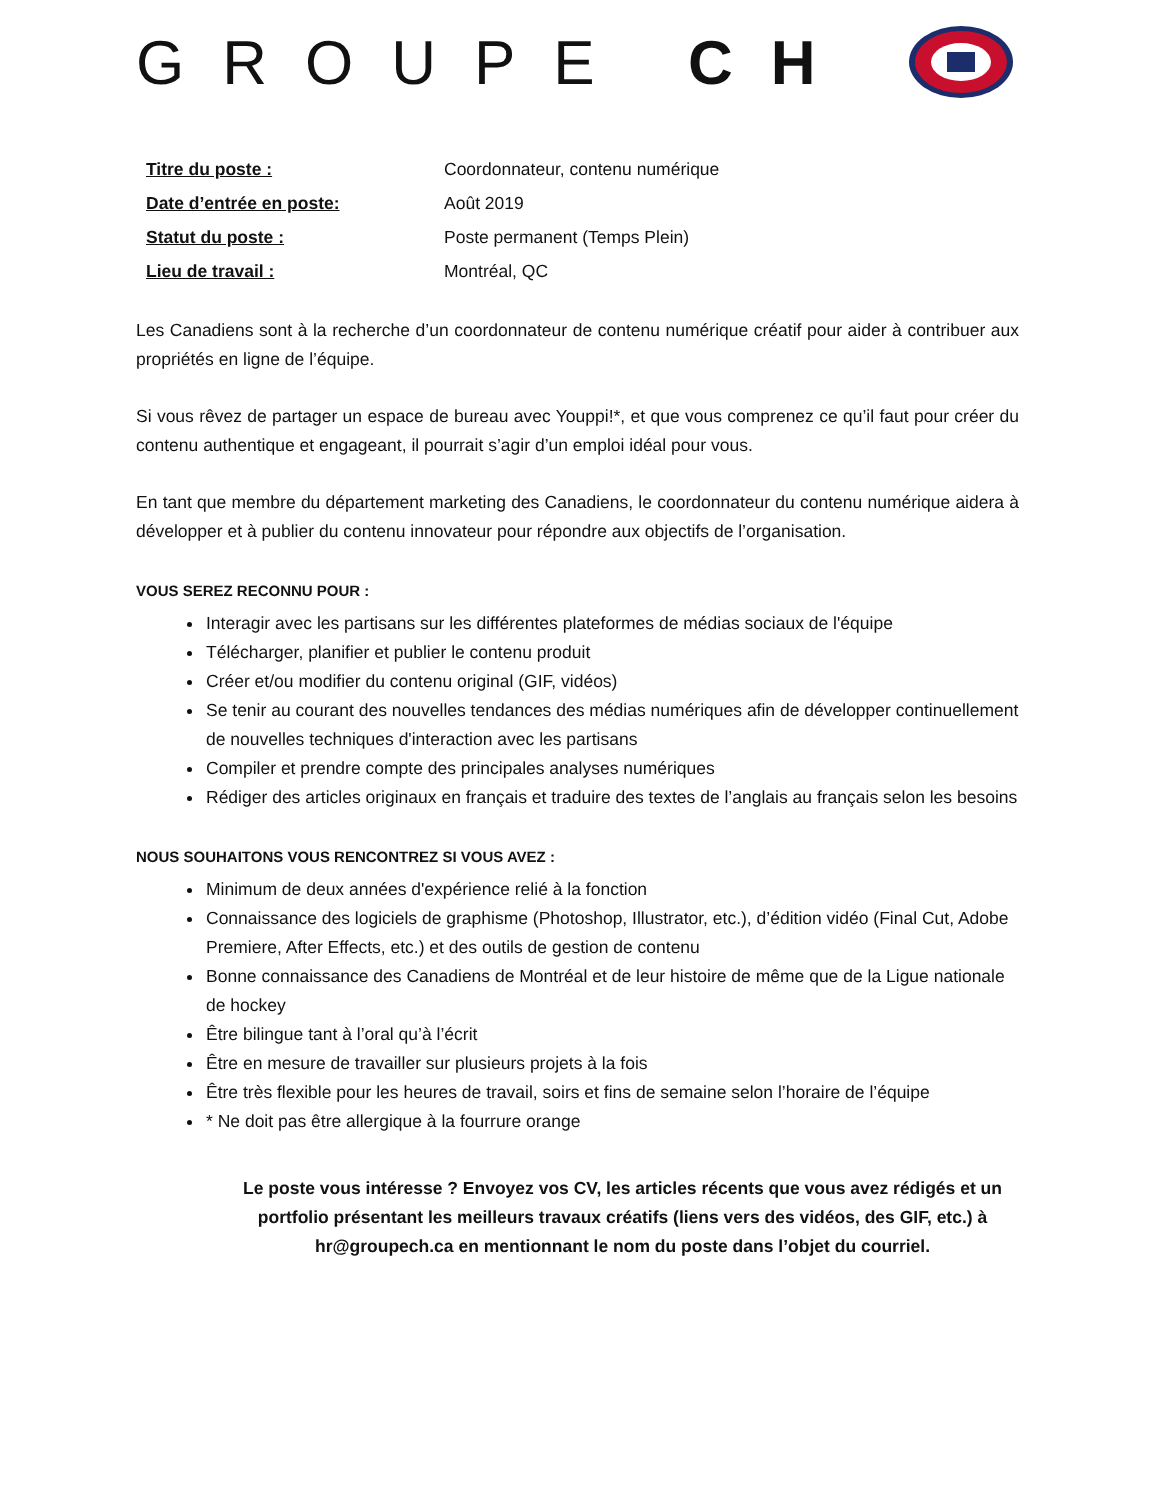GROUPE CH
| Titre du poste : | Coordonnateur, contenu numérique |
| Date d’entrée en poste: | Août 2019 |
| Statut du poste : | Poste permanent (Temps Plein) |
| Lieu de travail : | Montréal, QC |
Les Canadiens sont à la recherche d’un coordonnateur de contenu numérique créatif pour aider à contribuer aux propriétés en ligne de l’équipe.
Si vous rêvez de partager un espace de bureau avec Youppi!*, et que vous comprenez ce qu’il faut pour créer du contenu authentique et engageant, il pourrait s’agir d’un emploi idéal pour vous.
En tant que membre du département marketing des Canadiens, le coordonnateur du contenu numérique aidera à développer et à publier du contenu innovateur pour répondre aux objectifs de l’organisation.
VOUS SEREZ RECONNU POUR :
Interagir avec les partisans sur les différentes plateformes de médias sociaux de l'équipe
Télécharger, planifier et publier le contenu produit
Créer et/ou modifier du contenu original (GIF, vidéos)
Se tenir au courant des nouvelles tendances des médias numériques afin de développer continuellement de nouvelles techniques d'interaction avec les partisans
Compiler et prendre compte des principales analyses numériques
Rédiger des articles originaux en français et traduire des textes de l’anglais au français selon les besoins
NOUS SOUHAITONS VOUS RENCONTREZ SI VOUS AVEZ :
Minimum de deux années d'expérience relié à la fonction
Connaissance des logiciels de graphisme (Photoshop, Illustrator, etc.), d’édition vidéo (Final Cut, Adobe Premiere, After Effects, etc.) et des outils de gestion de contenu
Bonne connaissance des Canadiens de Montréal et de leur histoire de même que de la Ligue nationale de hockey
Être bilingue tant à l’oral qu’à l’écrit
Être en mesure de travailler sur plusieurs projets à la fois
Être très flexible pour les heures de travail, soirs et fins de semaine selon l’horaire de l’équipe
* Ne doit pas être allergique à la fourrure orange
Le poste vous intéresse ? Envoyez vos CV, les articles récents que vous avez rédigés et un portfolio présentant les meilleurs travaux créatifs (liens vers des vidéos, des GIF, etc.) à hr@groupech.ca en mentionnant le nom du poste dans l’objet du courriel.